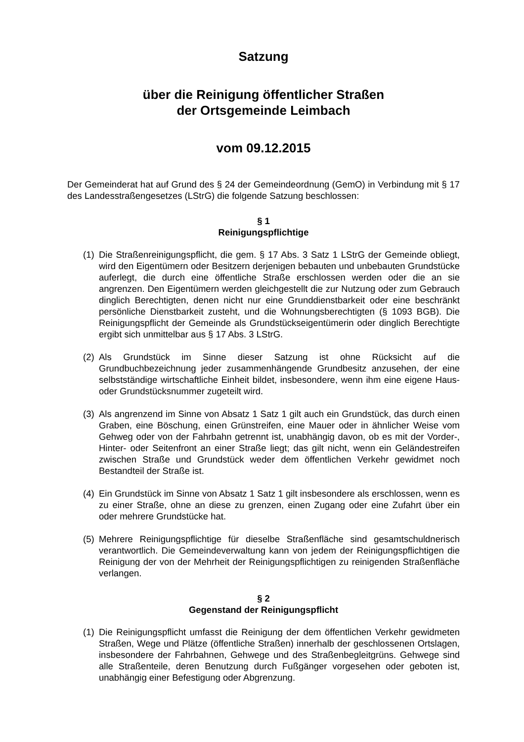Satzung
über die Reinigung öffentlicher Straßen
der Ortsgemeinde Leimbach
vom 09.12.2015
Der Gemeinderat hat auf Grund des § 24 der Gemeindeordnung (GemO) in Verbindung mit § 17 des Landesstraßengesetzes (LStrG) die folgende Satzung beschlossen:
§ 1
Reinigungspflichtige
(1)
Die Straßenreinigungspflicht, die gem. § 17 Abs. 3 Satz 1 LStrG der Gemeinde obliegt, wird den Eigentümern oder Besitzern derjenigen bebauten und unbebauten Grundstücke auferlegt, die durch eine öffentliche Straße erschlossen werden oder die an sie angrenzen. Den Eigentümern werden gleichgestellt die zur Nutzung oder zum Gebrauch dinglich Berechtigten, denen nicht nur eine Grunddienstbarkeit oder eine beschränkt persönliche Dienstbarkeit zusteht, und die Wohnungsberechtigten (§ 1093 BGB). Die Reinigungspflicht der Gemeinde als Grundstückseigentümerin oder dinglich Berechtigte ergibt sich unmittelbar aus § 17 Abs. 3 LStrG.
(2)
Als Grundstück im Sinne dieser Satzung ist ohne Rücksicht auf die Grundbuchbezeichnung jeder zusammenhängende Grundbesitz anzusehen, der eine selbstständige wirtschaftliche Einheit bildet, insbesondere, wenn ihm eine eigene Haus- oder Grundstücksnummer zugeteilt wird.
(3)
Als angrenzend im Sinne von Absatz 1 Satz 1 gilt auch ein Grundstück, das durch einen Graben, eine Böschung, einen Grünstreifen, eine Mauer oder in ähnlicher Weise vom Gehweg oder von der Fahrbahn getrennt ist, unabhängig davon, ob es mit der Vorder-, Hinter- oder Seitenfront an einer Straße liegt; das gilt nicht, wenn ein Geländestreifen zwischen Straße und Grundstück weder dem öffentlichen Verkehr gewidmet noch Bestandteil der Straße ist.
(4)
Ein Grundstück im Sinne von Absatz 1 Satz 1 gilt insbesondere als erschlossen, wenn es zu einer Straße, ohne an diese zu grenzen, einen Zugang oder eine Zufahrt über ein oder mehrere Grundstücke hat.
(5)
Mehrere Reinigungspflichtige für dieselbe Straßenfläche sind gesamtschuldnerisch verantwortlich. Die Gemeindeverwaltung kann von jedem der Reinigungspflichtigen die Reinigung der von der Mehrheit der Reinigungspflichtigen zu reinigenden Straßenfläche verlangen.
§ 2
Gegenstand der Reinigungspflicht
(1)
Die Reinigungspflicht umfasst die Reinigung der dem öffentlichen Verkehr gewidmeten Straßen, Wege und Plätze (öffentliche Straßen) innerhalb der geschlossenen Ortslagen, insbesondere der Fahrbahnen, Gehwege und des Straßenbegleitgrüns. Gehwege sind alle Straßenteile, deren Benutzung durch Fußgänger vorgesehen oder geboten ist, unabhängig einer Befestigung oder Abgrenzung.